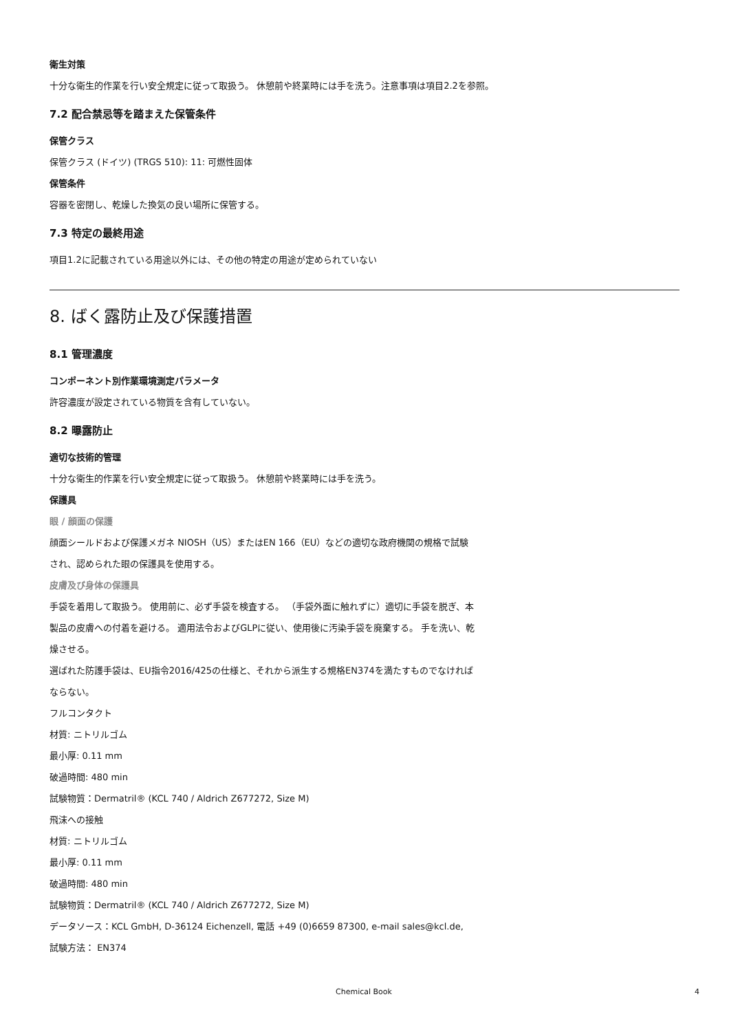衛生対策
十分な衛生的作業を行い安全規定に従って取扱う。 休憩前や終業時には手を洗う。注意事項は項目2.2を参照。
7.2 配合禁忌等を踏まえた保管条件
保管クラス
保管クラス (ドイツ) (TRGS 510): 11: 可燃性固体
保管条件
容器を密閉し、乾燥した換気の良い場所に保管する。
7.3 特定の最終用途
項目1.2に記載されている用途以外には、その他の特定の用途が定められていない
8. ばく露防止及び保護措置
8.1 管理濃度
コンポーネント別作業環境測定パラメータ
許容濃度が設定されている物質を含有していない。
8.2 曝露防止
適切な技術的管理
十分な衛生的作業を行い安全規定に従って取扱う。 休憩前や終業時には手を洗う。
保護具
眼 / 顔面の保護
顔面シールドおよび保護メガネ NIOSH（US）またはEN 166（EU）などの適切な政府機関の規格で試験され、認められた眼の保護具を使用する。
皮膚及び身体の保護具
手袋を着用して取扱う。 使用前に、必ず手袋を検査する。 （手袋外面に触れずに）適切に手袋を脱ぎ、本製品の皮膚への付着を避ける。 適用法令およびGLPに従い、使用後に汚染手袋を廃棄する。 手を洗い、乾燥させる。
選ばれた防護手袋は、EU指令2016/425の仕様と、それから派生する規格EN374を満たすものでなければならない。
フルコンタクト
材質: ニトリルゴム
最小厚: 0.11 mm
破過時間: 480 min
試験物質：Dermatril® (KCL 740 / Aldrich Z677272, Size M)
飛沫への接触
材質: ニトリルゴム
最小厚: 0.11 mm
破過時間: 480 min
試験物質：Dermatril® (KCL 740 / Aldrich Z677272, Size M)
データソース：KCL GmbH, D-36124 Eichenzell, 電話 +49 (0)6659 87300, e-mail sales@kcl.de,
試験方法： EN374
Chemical Book 4